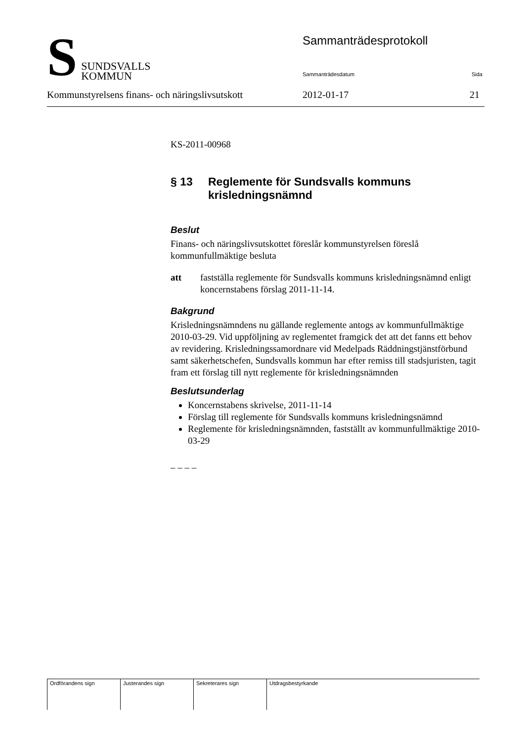S
SUNDSVALLS
KOMMUN
Sammanträdesprotokoll
Sammanträdesdatum Sida
Kommunstyrelsens finans- och näringslivsutskott 2012-01-17 21
KS-2011-00968
§ 13 Reglemente för Sundsvalls kommuns krisledningsnämnd
Beslut
Finans- och näringslivsutskottet föreslår kommunstyrelsen föreslå kommunfullmäktige besluta
att fastställa reglemente för Sundsvalls kommuns krisledningsnämnd enligt koncernstabens förslag 2011-11-14.
Bakgrund
Krisledningsnämndens nu gällande reglemente antogs av kommunfullmäktige 2010-03-29. Vid uppföljning av reglementet framgick det att det fanns ett behov av revidering. Krisledningssamordnare vid Medelpads Räddningstjänstförbund samt säkerhetschefen, Sundsvalls kommun har efter remiss till stadsjuristen, tagit fram ett förslag till nytt reglemente för krisledningsnämnden
Beslutsunderlag
Koncernstabens skrivelse, 2011-11-14
Förslag till reglemente för Sundsvalls kommuns krisledningsnämnd
Reglemente för krisledningsnämnden, fastställt av kommunfullmäktige 2010-03-29
– – – –
| Ordförandens sign | Justerandes sign | Sekreterares sign | Utdragsbestyrkande |